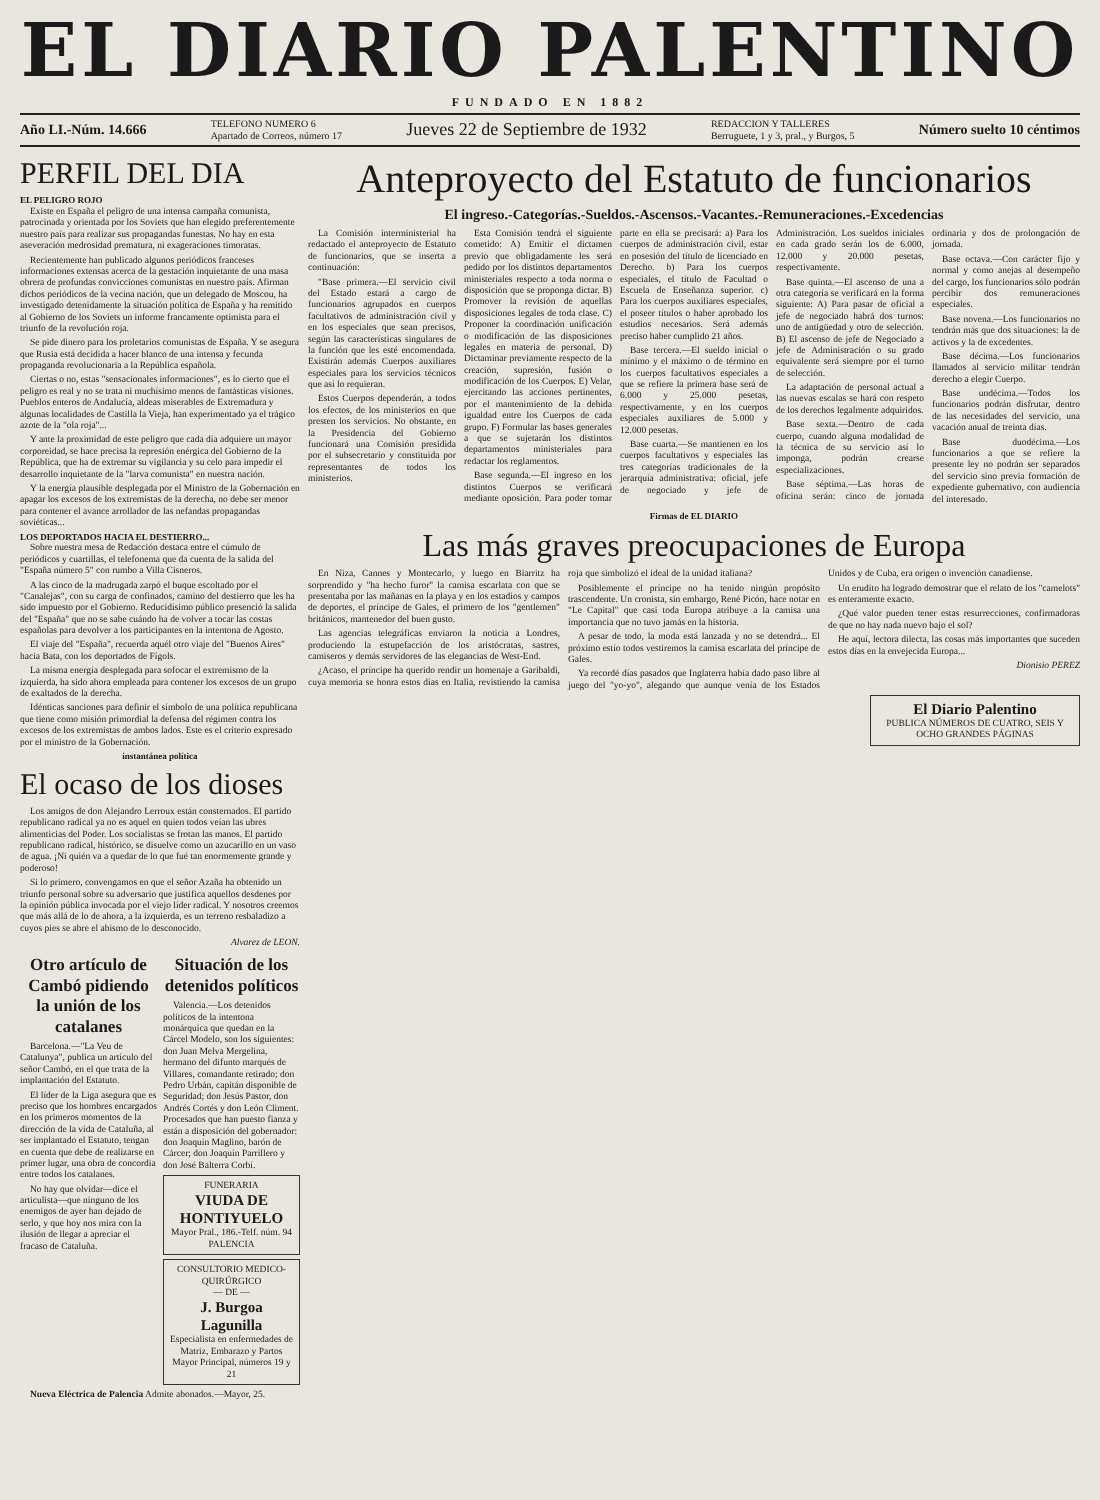EL DIARIO PALENTINO
FUNDADO EN 1882
Año LI.-Núm. 14.666 TELEFONO NUMERO 6
Apartado de Correos, número 17 Jueves 22 de Septiembre de 1932 REDACCION Y TALLERES
Berruguete, 1 y 3, pral., y Burgos, 5 Número suelto 10 céntimos
PERFIL DEL DIA
EL PELIGRO ROJO
Existe en España el peligro de una intensa campaña comunista, patrocinada y orientada por los Soviets que han elegido preferentemente nuestro país para realizar sus propagandas funestas. No hay en esta aseveración medrosidad prematura, ni exageraciones timoratas.
Recientemente han publicado algunos periódicos franceses informaciones extensas acerca de la gestación inquietante de una masa obrera de profundas convicciones comunistas en nuestro país. Afirman dichos periódicos de la vecina nación, que un delegado de Moscou, ha investigado detenidamente la situación política de España y ha remitido al Gobierno de los Soviets un informe francamente optimista para el triunfo de la revolución roja.
Se pide dinero para los proletarios comunistas de España. Y se asegura que Rusia está decidida a hacer blanco de una intensa y fecunda propaganda revolucionaria a la República española.
Ciertas o no, estas "sensacionales informaciones", es lo cierto que el peligro es real y no se trata ni muchísimo menos de fantásticas visiones. Pueblos enteros de Andalucía, aldeas miserables de Extremadura y algunas localidades de Castilla la Vieja, han experimentado ya el trágico azote de la "ola roja"...
Y ante la proximidad de este peligro que cada día adquiere un mayor corporeidad, se hace precisa la represión enérgica del Gobierno de la República, que ha de extremar su vigilancia y su celo para impedir el desarrollo inquietante de la "larva comunista" en nuestra nación.
Y la energía plausible desplegada por el Ministro de la Gobernación en apagar los excesos de los extremistas de la derecha, no debe ser menor para contener el avance arrollador de las nefandas propagandas soviéticas...
LOS DEPORTADOS HACIA EL DESTIERRO...
Sobre nuestra mesa de Redacción destaca entre el cúmulo de periódicos y cuartillas, el telefonema que da cuenta de la salida del "España número 5" con rumbo a Villa Cisneros.
A las cinco de la madrugada zarpó el buque escoltado por el "Canalejas", con su carga de confinados, camino del destierro que les ha sido impuesto por el Gobierno. Reducidísimo público presenció la salida del "España" que no se sabe cuándo ha de volver a tocar las costas españolas para devolver a los participantes en la intentona de Agosto.
El viaje del "España", recuerda aquél otro viaje del "Buenos Aires" hacia Bata, con los deportados de Fígols.
La misma energía desplegada para sofocar el extremismo de la izquierda, ha sido ahora empleada para contener los excesos de un grupo de exaltados de la derecha.
Idénticas sanciones para definir el símbolo de una política republicana que tiene como misión primordial la defensa del régimen contra los excesos de los extremistas de ambos lados. Este es el criterio expresado por el ministro de la Gobernación.
instantánea política
El ocaso de los dioses
Los amigos de don Alejandro Lerroux están consternados. El partido republicano radical ya no es aquel en quien todos veían las ubres alimenticias del Poder. Los socialistas se frotan las manos. El partido republicano radical, histórico, se disuelve como un azucarillo en un vaso de agua. ¡Ni quién va a quedar de lo que fué tan enormemente grande y poderoso!
Si lo primero, convengamos en que el señor Azaña ha obtenido un triunfo personal sobre su adversario que justifica aquellos desdenes por la opinión pública invocada por el viejo líder radical. Y nosotros creemos que más allá de lo de ahora, a la izquierda, es un terreno resbaladizo a cuyos pies se abre el abismo de lo desconocido.
Alvarez de LEON.
Otro artículo de Cambó pidiendo la unión de los catalanes
Barcelona.—"La Veu de Catalunya", publica un artículo del señor Cambó, en el que trata de la implantación del Estatuto.
El líder de la Liga asegura que es preciso que los hombres encargados en los primeros momentos de la dirección de la vida de Cataluña, al ser implantado el Estatuto, tengan en cuenta que debe de realizarse en primer lugar, una obra de concordia entre todos los catalanes.
No hay que olvidar—dice el articulista—que ninguno de los enemigos de ayer han dejado de serlo, y que hoy nos mira con la ilusión de llegar a apreciar el fracaso de Cataluña.
Situación de los detenidos políticos
Valencia.—Los detenidos políticos de la intentona monárquica que quedan en la Cárcel Modelo, son los siguientes: don Juan Melva Mergelina, hermano del difunto marqués de Villares, comandante retirado; don Pedro Urbán, capitán disponible de Seguridad; don Jesús Pastor, don Andrés Cortés y don León Climent. Procesados que han puesto fianza y están a disposición del gobernador: don Joaquín Maglino, barón de Cárcer; don Joaquín Parrillero y don José Balterra Corbí.
FUNERARIA
VIUDA DE HONTIYUELO
Mayor Pral., 186.-Telf. núm. 94
PALENCIA
CONSULTORIO MEDICO-QUIRÚRGICO
— DE —
J. Burgoa Lagunilla
Especialista en enfermedades de Matriz, Embarazo y Partos
Mayor Principal, números 19 y 21
Nueva Eléctrica de Palencia Admite abonados.—Mayor, 25.
Anteproyecto del Estatuto de funcionarios
El ingreso.-Categorías.-Sueldos.-Ascensos.-Vacantes.-Remuneraciones.-Excedencias
La Comisión interministerial ha redactado el anteproyecto de Estatuto de funcionarios, que se inserta a continuación:
"Base primera.—El servicio civil del Estado estará a cargo de funcionarios agrupados en cuerpos facultativos de administración civil y en los especiales que sean precisos, según las características singulares de la función que les esté encomendada. Existirán además Cuerpos auxiliares especiales para los servicios técnicos que así lo requieran.
Estos Cuerpos dependerán, a todos los efectos, de los ministerios en que presten los servicios. No obstante, en la Presidencia del Gobierno funcionará una Comisión presidida por el subsecretario y constituida por representantes de todos los ministerios.
Esta Comisión tendrá el siguiente cometido: A) Emitir el dictamen previo que obligadamente les será pedido por los distintos departamentos ministeriales respecto a toda norma o disposición que se proponga dictar. B) Promover la revisión de aquellas disposiciones legales de toda clase. C) Proponer la coordinación unificación o modificación de las disposiciones legales en materia de personal. D) Dictaminar previamente respecto de la creación, supresión, fusión o modificación de los Cuerpos. E) Velar, ejercitando las acciones pertinentes, por el mantenimiento de la debida igualdad entre los Cuerpos de cada grupo. F) Formular las bases generales a que se sujetarán los distintos departamentos ministeriales para redactar los reglamentos.
Base segunda.—El ingreso en los distintos Cuerpos se verificará mediante oposición. Para poder tomar parte en ella se precisará: a) Para los cuerpos de administración civil, estar en posesión del título de licenciado en Derecho. b) Para los cuerpos especiales, el título de Facultad o Escuela de Enseñanza superior. c) Para los cuerpos auxiliares especiales, el poseer títulos o haber aprobado los estudios necesarios. Será además preciso haber cumplido 21 años.
Base tercera.—El sueldo inicial o mínimo y el máximo o de término en los cuerpos facultativos especiales a que se refiere la primera base será de 6.000 y 25.000 pesetas, respectivamente, y en los cuerpos especiales auxiliares de 5.000 y 12.000 pesetas.
Base cuarta.—Se mantienen en los cuerpos facultativos y especiales las tres categorías tradicionales de la jerarquía administrativa: oficial, jefe de negociado y jefe de Administración. Los sueldos iniciales en cada grado serán los de 6.000, 12.000 y 20.000 pesetas, respectivamente.
Base quinta.—El ascenso de una a otra categoría se verificará en la forma siguiente: A) Para pasar de oficial a jefe de negociado habrá dos turnos: uno de antigüedad y otro de selección. B) El ascenso de jefe de Negociado a jefe de Administración o su grado equivalente será siempre por el turno de selección.
La adaptación de personal actual a las nuevas escalas se hará con respeto de los derechos legalmente adquiridos.
Base sexta.—Dentro de cada cuerpo, cuando alguna modalidad de la técnica de su servicio así lo imponga, podrán crearse especializaciones.
Base séptima.—Las horas de oficina serán: cinco de jornada ordinaria y dos de prolongación de jornada.
Base octava.—Con carácter fijo y normal y como anejas al desempeño del cargo, los funcionarios sólo podrán percibir dos remuneraciones especiales.
Base novena.—Los funcionarios no tendrán más que dos situaciones: la de activos y la de excedentes.
Base décima.—Los funcionarios llamados al servicio militar tendrán derecho a elegir Cuerpo.
Base undécima.—Todos los funcionarios podrán disfrutar, dentro de las necesidades del servicio, una vacación anual de treinta días.
Base duodécima.—Los funcionarios a que se refiere la presente ley no podrán ser separados del servicio sino previa formación de expediente gubernativo, con audiencia del interesado.
Firmas de EL DIARIO
Las más graves preocupaciones de Europa
En Niza, Cannes y Montecarlo, y luego en Biarritz ha sorprendido y "ha hecho furor" la camisa escarlata con que se presentaba por las mañanas en la playa y en los estadios y campos de deportes, el príncipe de Gales, el primero de los "gentlemen" británicos, mantenedor del buen gusto.
Las agencias telegráficas enviaron la noticia a Londres, produciendo la estupefacción de los aristócratas, sastres, camiseros y demás servidores de las elegancias de West-End.
¿Acaso, el príncipe ha querido rendir un homenaje a Garibaldi, cuya memoria se honra estos días en Italia, revistiendo la camisa roja que simbolizó el ideal de la unidad italiana?
Posiblemente el príncipe no ha tenido ningún propósito trascendente. Un cronista, sin embargo, René Picón, hace notar en "Le Capital" que casi toda Europa atribuye a la camisa una importancia que no tuvo jamás en la historia.
A pesar de todo, la moda está lanzada y no se detendrá... El próximo estío todos vestiremos la camisa escarlata del príncipe de Gales.
Ya recordé días pasados que Inglaterra había dado paso libre al juego del "yo-yo", alegando que aunque venía de los Estados Unidos y de Cuba, era origen o invención canadiense.
Un erudito ha logrado demostrar que el relato de los "camelots" es enteramente exacto.
¿Qué valor pueden tener estas resurrecciones, confirmadoras de que no hay nada nuevo bajo el sol?
He aquí, lectora dilecta, las cosas más importantes que suceden estos días en la envejecida Europa...
Dionisio PEREZ
El Diario Palentino
PUBLICA NÚMEROS DE CUATRO, SEIS Y OCHO GRANDES PÁGINAS